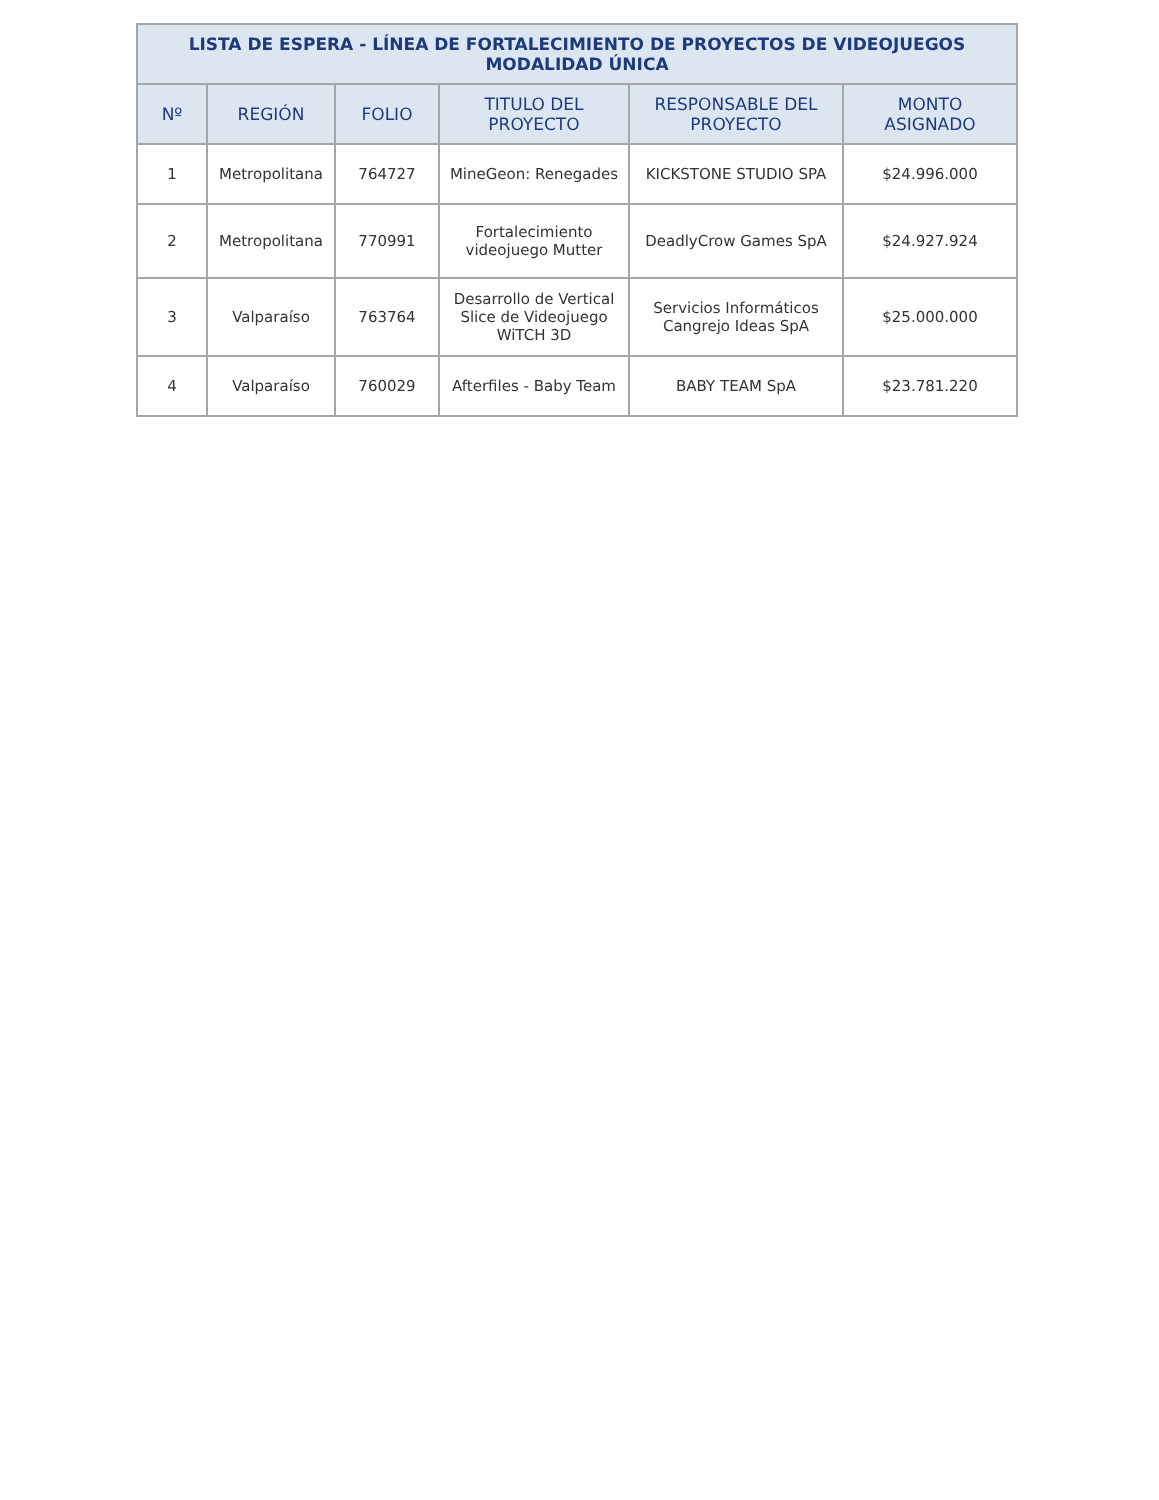| LISTA DE ESPERA - LÍNEA DE FORTALECIMIENTO DE PROYECTOS DE VIDEOJUEGOS MODALIDAD ÚNICA | | | | | |
| --- | --- | --- | --- | --- | --- |
| Nº | REGIÓN | FOLIO | TITULO DEL PROYECTO | RESPONSABLE DEL PROYECTO | MONTO ASIGNADO |
| 1 | Metropolitana | 764727 | MineGeon: Renegades | KICKSTONE STUDIO SPA | $24.996.000 |
| 2 | Metropolitana | 770991 | Fortalecimiento videojuego Mutter | DeadlyCrow Games SpA | $24.927.924 |
| 3 | Valparaíso | 763764 | Desarrollo de Vertical Slice de Videojuego WiTCH 3D | Servicios Informáticos Cangrejo Ideas SpA | $25.000.000 |
| 4 | Valparaíso | 760029 | Afterfiles - Baby Team | BABY TEAM SpA | $23.781.220 |